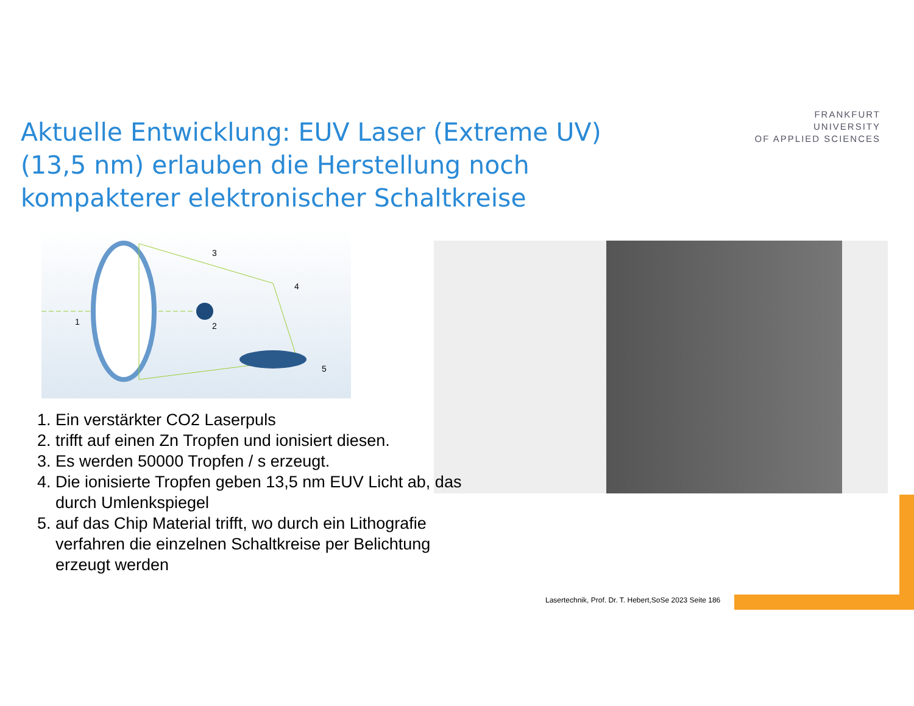Aktuelle Entwicklung: EUV Laser (Extreme UV) (13,5 nm) erlauben die Herstellung noch kompakterer elektronischer Schaltkreise
FRANKFURT
UNIVERSITY
OF APPLIED SCIENCES
1
2
3
4
5
1. Ein verstärkter CO2 Laserpuls
2. trifft auf einen Zn Tropfen und ionisiert diesen.
3. Es werden 50000 Tropfen / s erzeugt.
4. Die ionisierte Tropfen geben 13,5 nm EUV Licht ab, das durch Umlenkspiegel
5. auf das Chip Material trifft, wo durch ein Lithografie verfahren die einzelnen Schaltkreise per Belichtung erzeugt werden
Lasertechnik, Prof. Dr. T. Hebert,SoSe 2023 Seite 186